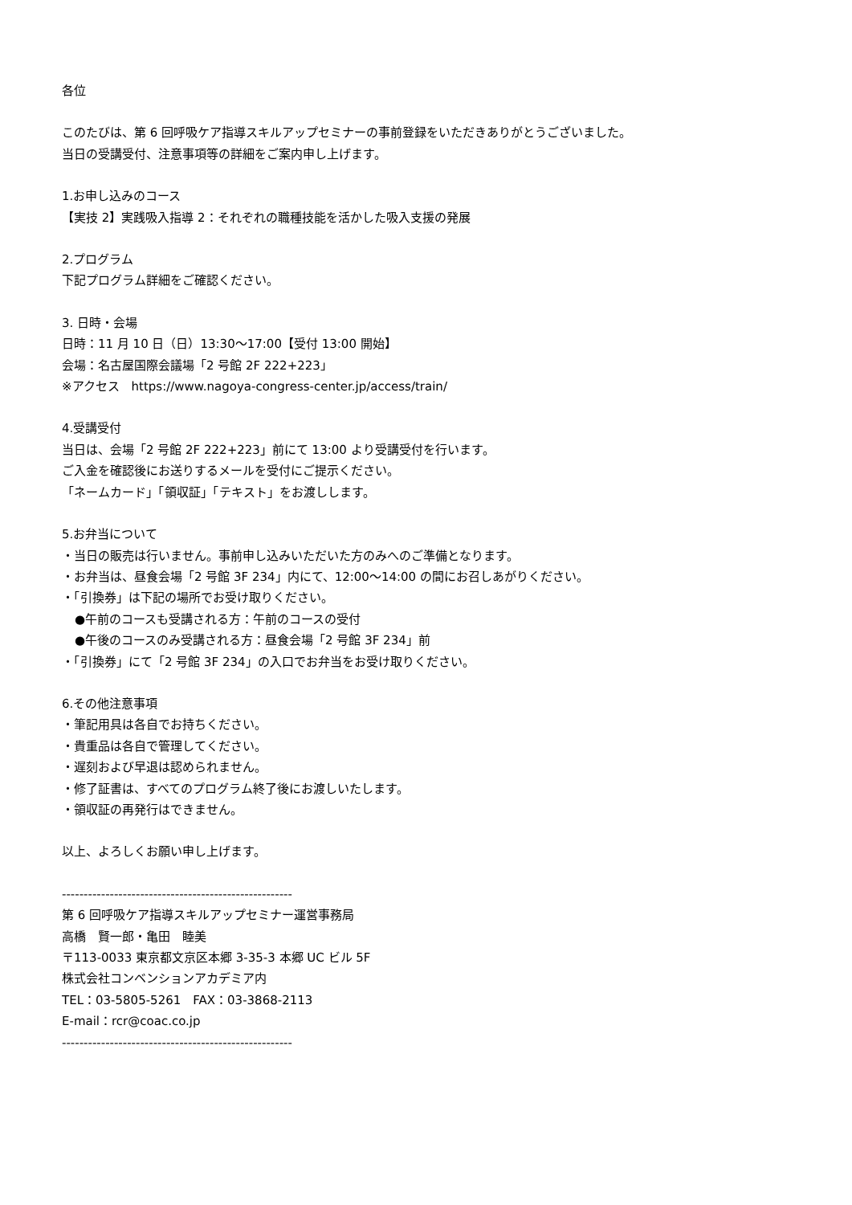各位
このたびは、第 6 回呼吸ケア指導スキルアップセミナーの事前登録をいただきありがとうございました。
当日の受講受付、注意事項等の詳細をご案内申し上げます。
1.お申し込みのコース
【実技 2】実践吸入指導 2：それぞれの職種技能を活かした吸入支援の発展
2.プログラム
下記プログラム詳細をご確認ください。
3. 日時・会場
日時：11 月 10 日（日）13:30〜17:00【受付 13:00 開始】
会場：名古屋国際会議場「2 号館 2F 222+223」
※アクセス　https://www.nagoya-congress-center.jp/access/train/
4.受講受付
当日は、会場「2 号館 2F 222+223」前にて 13:00 より受講受付を行います。
ご入金を確認後にお送りするメールを受付にご提示ください。
「ネームカード」「領収証」「テキスト」をお渡しします。
5.お弁当について
・当日の販売は行いません。事前申し込みいただいた方のみへのご準備となります。
・お弁当は、昼食会場「2 号館 3F 234」内にて、12:00〜14:00 の間にお召しあがりください。
・「引換券」は下記の場所でお受け取りください。
●午前のコースも受講される方：午前のコースの受付
●午後のコースのみ受講される方：昼食会場「2 号館 3F 234」前
・「引換券」にて「2 号館 3F 234」の入口でお弁当をお受け取りください。
6.その他注意事項
・筆記用具は各自でお持ちください。
・貴重品は各自で管理してください。
・遅刻および早退は認められません。
・修了証書は、すべてのプログラム終了後にお渡しいたします。
・領収証の再発行はできません。
以上、よろしくお願い申し上げます。
-----------------------------------------------------
第 6 回呼吸ケア指導スキルアップセミナー運営事務局
高橋　賢一郎・亀田　睦美
〒113-0033 東京都文京区本郷 3-35-3 本郷 UC ビル 5F
株式会社コンベンションアカデミア内
TEL：03-5805-5261　FAX：03-3868-2113
E-mail：rcr@coac.co.jp
-----------------------------------------------------